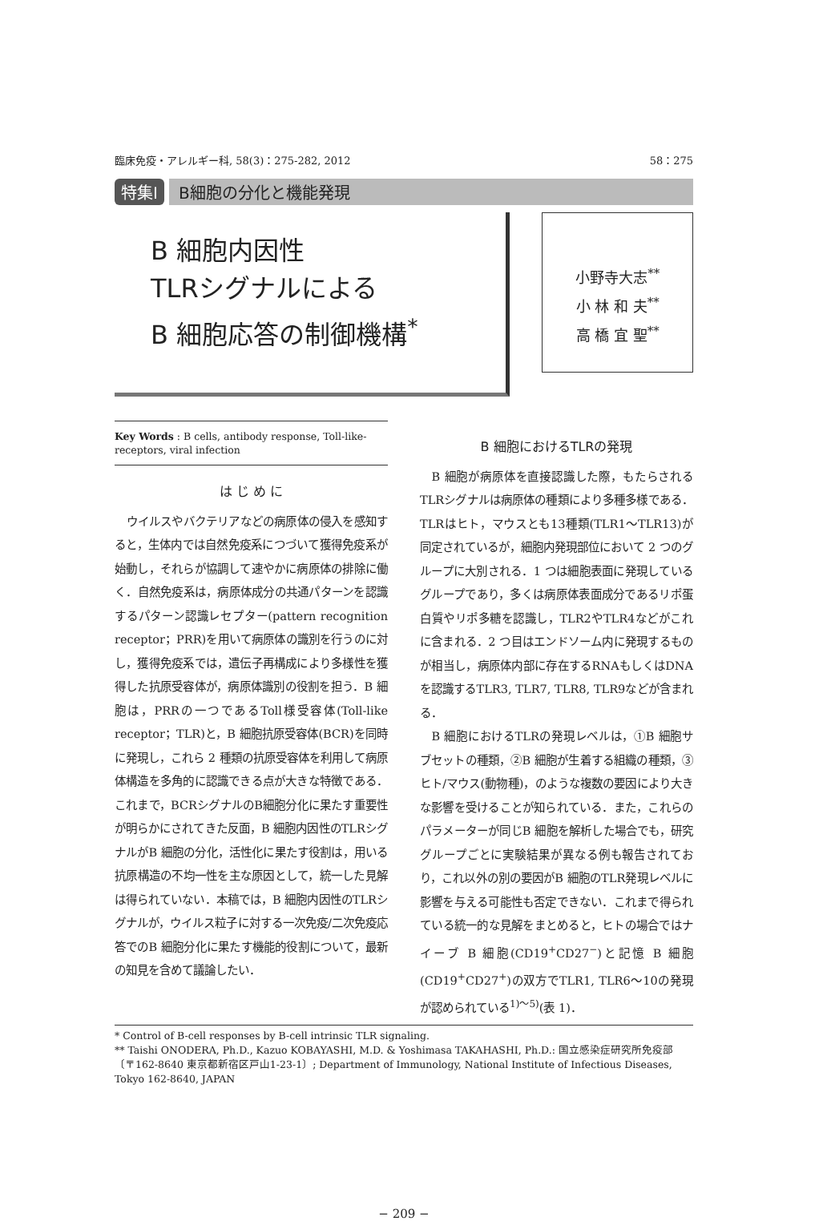臨床免疫・アレルギー科, 58(3)：275-282, 2012 58：275
特集Ⅰ B細胞の分化と機能発現
B 細胞内因性
TLRシグナルによる
B 細胞応答の制御機構<sup>*</sup>
小野寺大志<sup>**</sup>
小 林 和 夫<sup>**</sup>
高 橋 宜 聖<sup>**</sup>
Key Words : B cells, antibody response, Toll-like-receptors, viral infection
は じ め に
ウイルスやバクテリアなどの病原体の侵入を感知すると，生体内では自然免疫系につづいて獲得免疫系が始動し，それらが協調して速やかに病原体の排除に働く．自然免疫系は，病原体成分の共通パターンを認識するパターン認識レセプター(pattern recognition receptor；PRR)を用いて病原体の識別を行うのに対し，獲得免疫系では，遺伝子再構成により多様性を獲得した抗原受容体が，病原体識別の役割を担う．B 細胞は，PRRの一つであるToll様受容体(Toll-like receptor；TLR)と，B 細胞抗原受容体(BCR)を同時に発現し，これら 2 種類の抗原受容体を利用して病原体構造を多角的に認識できる点が大きな特徴である．これまで，BCRシグナルのB細胞分化に果たす重要性が明らかにされてきた反面，B 細胞内因性のTLRシグナルがB 細胞の分化，活性化に果たす役割は，用いる抗原構造の不均一性を主な原因として，統一した見解は得られていない．本稿では，B 細胞内因性のTLRシグナルが，ウイルス粒子に対する一次免疫/二次免疫応答でのB 細胞分化に果たす機能的役割について，最新の知見を含めて議論したい．
B 細胞におけるTLRの発現
B 細胞が病原体を直接認識した際，もたらされるTLRシグナルは病原体の種類により多種多様である．TLRはヒト，マウスとも13種類(TLR1～TLR13)が同定されているが，細胞内発現部位において 2 つのグループに大別される．1 つは細胞表面に発現しているグループであり，多くは病原体表面成分であるリポ蛋白質やリポ多糖を認識し，TLR2やTLR4などがこれに含まれる．2 つ目はエンドソーム内に発現するものが相当し，病原体内部に存在するRNAもしくはDNAを認識するTLR3, TLR7, TLR8, TLR9などが含まれる．
B 細胞におけるTLRの発現レベルは，①B 細胞サブセットの種類，②B 細胞が生着する組織の種類，③ヒト/マウス(動物種)，のような複数の要因により大きな影響を受けることが知られている．また，これらのパラメーターが同じB 細胞を解析した場合でも，研究グループごとに実験結果が異なる例も報告されており，これ以外の別の要因がB 細胞のTLR発現レベルに影響を与える可能性も否定できない．これまで得られている統一的な見解をまとめると，ヒトの場合ではナイーブ B 細胞(CD19<sup>+</sup>CD27<sup>−</sup>)と記憶 B 細胞(CD19<sup>+</sup>CD27<sup>+</sup>)の双方でTLR1, TLR6～10の発現が認められている<sup>1)～5)</sup>(表 1)．
* Control of B-cell responses by B-cell intrinsic TLR signaling.
** Taishi ONODERA, Ph.D., Kazuo KOBAYASHI, M.D. & Yoshimasa TAKAHASHI, Ph.D.: 国立感染症研究所免疫部〔〒162-8640 東京都新宿区戸山1-23-1〕; Department of Immunology, National Institute of Infectious Diseases, Tokyo 162-8640, JAPAN
− 209 −